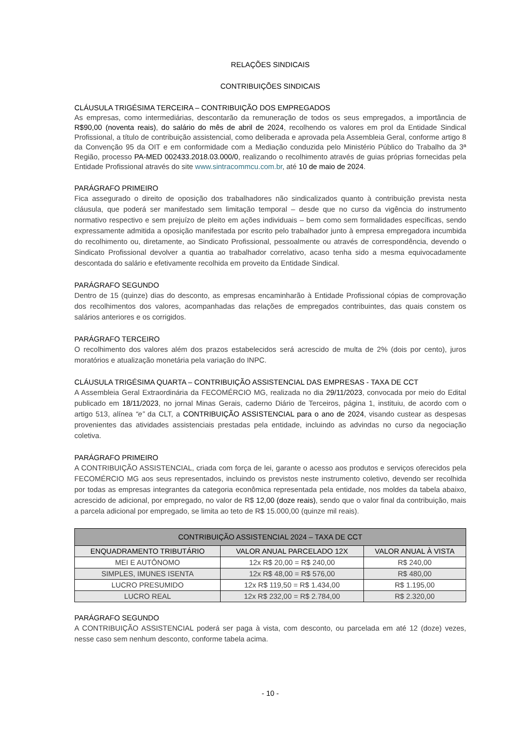RELAÇÕES SINDICAIS
CONTRIBUIÇÕES SINDICAIS
CLÁUSULA TRIGÉSIMA TERCEIRA – CONTRIBUIÇÃO DOS EMPREGADOS
As empresas, como intermediárias, descontarão da remuneração de todos os seus empregados, a importância de R$90,00 (noventa reais), do salário do mês de abril de 2024, recolhendo os valores em prol da Entidade Sindical Profissional, a título de contribuição assistencial, como deliberada e aprovada pela Assembleia Geral, conforme artigo 8 da Convenção 95 da OIT e em conformidade com a Mediação conduzida pelo Ministério Público do Trabalho da 3ª Região, processo PA-MED 002433.2018.03.000/0, realizando o recolhimento através de guias próprias fornecidas pela Entidade Profissional através do site www.sintracommcu.com.br, até 10 de maio de 2024.
PARÁGRAFO PRIMEIRO
Fica assegurado o direito de oposição dos trabalhadores não sindicalizados quanto à contribuição prevista nesta cláusula, que poderá ser manifestado sem limitação temporal – desde que no curso da vigência do instrumento normativo respectivo e sem prejuízo de pleito em ações individuais – bem como sem formalidades específicas, sendo expressamente admitida a oposição manifestada por escrito pelo trabalhador junto à empresa empregadora incumbida do recolhimento ou, diretamente, ao Sindicato Profissional, pessoalmente ou através de correspondência, devendo o Sindicato Profissional devolver a quantia ao trabalhador correlativo, acaso tenha sido a mesma equivocadamente descontada do salário e efetivamente recolhida em proveito da Entidade Sindical.
PARÁGRAFO SEGUNDO
Dentro de 15 (quinze) dias do desconto, as empresas encaminharão à Entidade Profissional cópias de comprovação dos recolhimentos dos valores, acompanhadas das relações de empregados contribuintes, das quais constem os salários anteriores e os corrigidos.
PARÁGRAFO TERCEIRO
O recolhimento dos valores além dos prazos estabelecidos será acrescido de multa de 2% (dois por cento), juros moratórios e atualização monetária pela variação do INPC.
CLÁUSULA TRIGÉSIMA QUARTA – CONTRIBUIÇÃO ASSISTENCIAL DAS EMPRESAS - TAXA DE CCT
A Assembleia Geral Extraordinária da FECOMÉRCIO MG, realizada no dia 29/11/2023, convocada por meio do Edital publicado em 18/11/2023, no jornal Minas Gerais, caderno Diário de Terceiros, página 1, instituiu, de acordo com o artigo 513, alínea “e” da CLT, a CONTRIBUIÇÃO ASSISTENCIAL para o ano de 2024, visando custear as despesas provenientes das atividades assistenciais prestadas pela entidade, incluindo as advindas no curso da negociação coletiva.
PARÁGRAFO PRIMEIRO
A CONTRIBUIÇÃO ASSISTENCIAL, criada com força de lei, garante o acesso aos produtos e serviços oferecidos pela FECOMÉRCIO MG aos seus representados, incluindo os previstos neste instrumento coletivo, devendo ser recolhida por todas as empresas integrantes da categoria econômica representada pela entidade, nos moldes da tabela abaixo, acrescido de adicional, por empregado, no valor de R$ 12,00 (doze reais), sendo que o valor final da contribuição, mais a parcela adicional por empregado, se limita ao teto de R$ 15.000,00 (quinze mil reais).
| CONTRIBUIÇÃO ASSISTENCIAL 2024 – TAXA DE CCT | | |
| --- | --- | --- |
| ENQUADRAMENTO TRIBUTÁRIO | VALOR ANUAL PARCELADO 12X | VALOR ANUAL À VISTA |
| MEI E AUTÔNOMO | 12x R$ 20,00 = R$ 240,00 | R$ 240,00 |
| SIMPLES, IMUNES ISENTA | 12x R$ 48,00 = R$ 576,00 | R$ 480,00 |
| LUCRO PRESUMIDO | 12x R$ 119,50 = R$ 1.434,00 | R$ 1.195,00 |
| LUCRO REAL | 12x R$ 232,00 = R$ 2.784,00 | R$ 2.320,00 |
PARÁGRAFO SEGUNDO
A CONTRIBUIÇÃO ASSISTENCIAL poderá ser paga à vista, com desconto, ou parcelada em até 12 (doze) vezes, nesse caso sem nenhum desconto, conforme tabela acima.
- 10 -